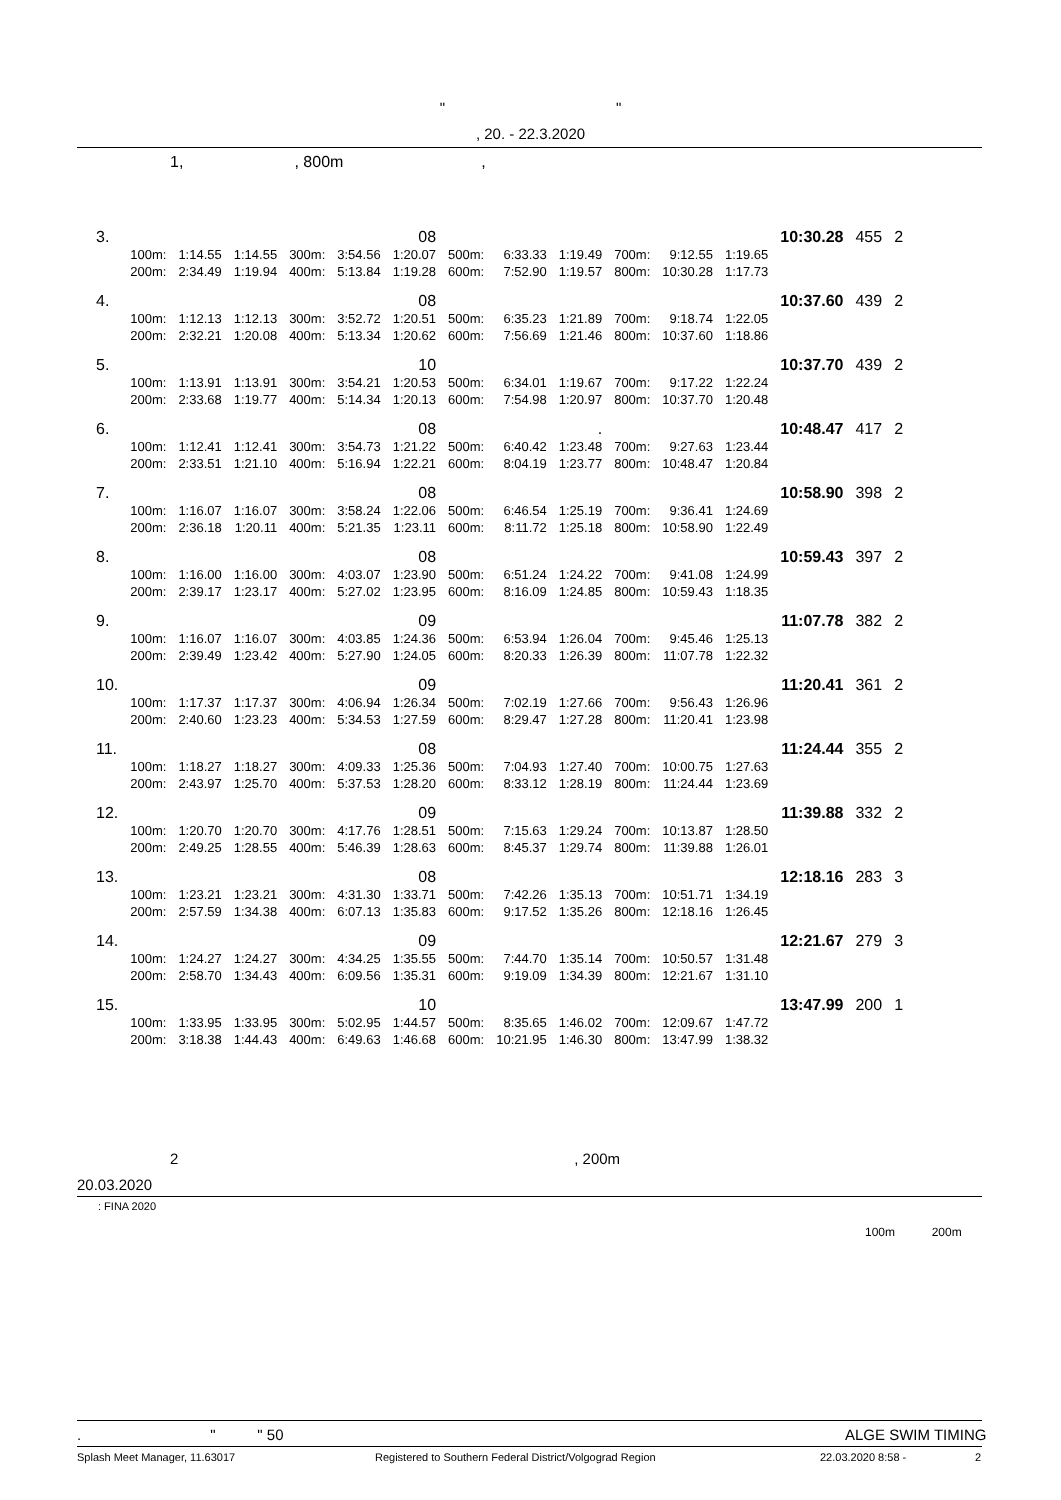" "
, 20. - 22.3.2020
1, , 800m ,
| 3. | | | | | | 08 | | | | | | | 10:30.28 | | 455 | 2 |
| | 100m: | 1:14.55 | 1:14.55 | 300m: | 3:54.56 | 1:20.07 | 500m: | 6:33.33 | 1:19.49 | 700m: | 9:12.55 | 1:19.65 | | | | |
| | 200m: | 2:34.49 | 1:19.94 | 400m: | 5:13.84 | 1:19.28 | 600m: | 7:52.90 | 1:19.57 | 800m: | 10:30.28 | 1:17.73 | | | | |
| 4. | | | | | | 08 | | | | | | | 10:37.60 | | 439 | 2 |
| | 100m: | 1:12.13 | 1:12.13 | 300m: | 3:52.72 | 1:20.51 | 500m: | 6:35.23 | 1:21.89 | 700m: | 9:18.74 | 1:22.05 | | | | |
| | 200m: | 2:32.21 | 1:20.08 | 400m: | 5:13.34 | 1:20.62 | 600m: | 7:56.69 | 1:21.46 | 800m: | 10:37.60 | 1:18.86 | | | | |
| 5. | | | | | | 10 | | | | | | | 10:37.70 | | 439 | 2 |
| | 100m: | 1:13.91 | 1:13.91 | 300m: | 3:54.21 | 1:20.53 | 500m: | 6:34.01 | 1:19.67 | 700m: | 9:17.22 | 1:22.24 | | | | |
| | 200m: | 2:33.68 | 1:19.77 | 400m: | 5:14.34 | 1:20.13 | 600m: | 7:54.98 | 1:20.97 | 800m: | 10:37.70 | 1:20.48 | | | | |
| 6. | | | | | | 08 | | | . | | | | 10:48.47 | | 417 | 2 |
| | 100m: | 1:12.41 | 1:12.41 | 300m: | 3:54.73 | 1:21.22 | 500m: | 6:40.42 | 1:23.48 | 700m: | 9:27.63 | 1:23.44 | | | | |
| | 200m: | 2:33.51 | 1:21.10 | 400m: | 5:16.94 | 1:22.21 | 600m: | 8:04.19 | 1:23.77 | 800m: | 10:48.47 | 1:20.84 | | | | |
| 7. | | | | | | 08 | | | | | | | 10:58.90 | | 398 | 2 |
| | 100m: | 1:16.07 | 1:16.07 | 300m: | 3:58.24 | 1:22.06 | 500m: | 6:46.54 | 1:25.19 | 700m: | 9:36.41 | 1:24.69 | | | | |
| | 200m: | 2:36.18 | 1:20.11 | 400m: | 5:21.35 | 1:23.11 | 600m: | 8:11.72 | 1:25.18 | 800m: | 10:58.90 | 1:22.49 | | | | |
| 8. | | | | | | 08 | | | | | | | 10:59.43 | | 397 | 2 |
| | 100m: | 1:16.00 | 1:16.00 | 300m: | 4:03.07 | 1:23.90 | 500m: | 6:51.24 | 1:24.22 | 700m: | 9:41.08 | 1:24.99 | | | | |
| | 200m: | 2:39.17 | 1:23.17 | 400m: | 5:27.02 | 1:23.95 | 600m: | 8:16.09 | 1:24.85 | 800m: | 10:59.43 | 1:18.35 | | | | |
| 9. | | | | | | 09 | | | | | | | 11:07.78 | | 382 | 2 |
| | 100m: | 1:16.07 | 1:16.07 | 300m: | 4:03.85 | 1:24.36 | 500m: | 6:53.94 | 1:26.04 | 700m: | 9:45.46 | 1:25.13 | | | | |
| | 200m: | 2:39.49 | 1:23.42 | 400m: | 5:27.90 | 1:24.05 | 600m: | 8:20.33 | 1:26.39 | 800m: | 11:07.78 | 1:22.32 | | | | |
| 10. | | | | | | 09 | | | | | | | 11:20.41 | | 361 | 2 |
| | 100m: | 1:17.37 | 1:17.37 | 300m: | 4:06.94 | 1:26.34 | 500m: | 7:02.19 | 1:27.66 | 700m: | 9:56.43 | 1:26.96 | | | | |
| | 200m: | 2:40.60 | 1:23.23 | 400m: | 5:34.53 | 1:27.59 | 600m: | 8:29.47 | 1:27.28 | 800m: | 11:20.41 | 1:23.98 | | | | |
| 11. | | | | | | 08 | | | | | | | 11:24.44 | | 355 | 2 |
| | 100m: | 1:18.27 | 1:18.27 | 300m: | 4:09.33 | 1:25.36 | 500m: | 7:04.93 | 1:27.40 | 700m: | 10:00.75 | 1:27.63 | | | | |
| | 200m: | 2:43.97 | 1:25.70 | 400m: | 5:37.53 | 1:28.20 | 600m: | 8:33.12 | 1:28.19 | 800m: | 11:24.44 | 1:23.69 | | | | |
| 12. | | | | | | 09 | | | | | | | 11:39.88 | | 332 | 2 |
| | 100m: | 1:20.70 | 1:20.70 | 300m: | 4:17.76 | 1:28.51 | 500m: | 7:15.63 | 1:29.24 | 700m: | 10:13.87 | 1:28.50 | | | | |
| | 200m: | 2:49.25 | 1:28.55 | 400m: | 5:46.39 | 1:28.63 | 600m: | 8:45.37 | 1:29.74 | 800m: | 11:39.88 | 1:26.01 | | | | |
| 13. | | | | | | 08 | | | | | | | 12:18.16 | | 283 | 3 |
| | 100m: | 1:23.21 | 1:23.21 | 300m: | 4:31.30 | 1:33.71 | 500m: | 7:42.26 | 1:35.13 | 700m: | 10:51.71 | 1:34.19 | | | | |
| | 200m: | 2:57.59 | 1:34.38 | 400m: | 6:07.13 | 1:35.83 | 600m: | 9:17.52 | 1:35.26 | 800m: | 12:18.16 | 1:26.45 | | | | |
| 14. | | | | | | 09 | | | | | | | 12:21.67 | | 279 | 3 |
| | 100m: | 1:24.27 | 1:24.27 | 300m: | 4:34.25 | 1:35.55 | 500m: | 7:44.70 | 1:35.14 | 700m: | 10:50.57 | 1:31.48 | | | | |
| | 200m: | 2:58.70 | 1:34.43 | 400m: | 6:09.56 | 1:35.31 | 600m: | 9:19.09 | 1:34.39 | 800m: | 12:21.67 | 1:31.10 | | | | |
| 15. | | | | | | 10 | | | | | | | 13:47.99 | | 200 | 1 |
| | 100m: | 1:33.95 | 1:33.95 | 300m: | 5:02.95 | 1:44.57 | 500m: | 8:35.65 | 1:46.02 | 700m: | 12:09.67 | 1:47.72 | | | | |
| | 200m: | 3:18.38 | 1:44.43 | 400m: | 6:49.63 | 1:46.68 | 600m: | 10:21.95 | 1:46.30 | 800m: | 13:47.99 | 1:38.32 | | | | |
2 , 200m
20.03.2020
: FINA 2020
100m 200m
. " " 50
ALGE SWIM TIMING
Splash Meet Manager, 11.63017
Registered to Southern Federal District/Volgograd Region
22.03.2020 8:58 - 2